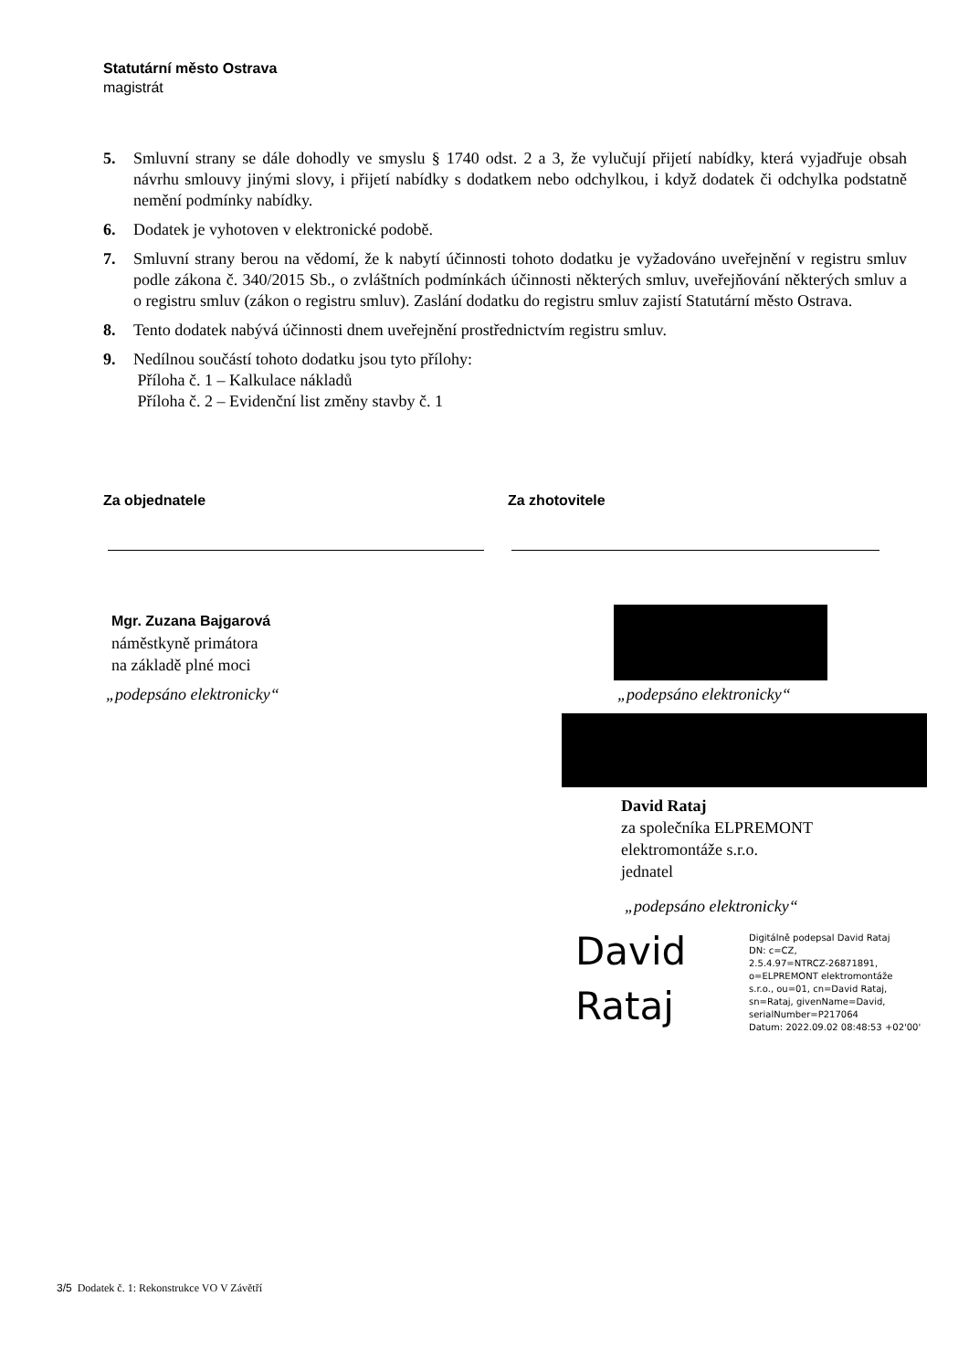Statutární město Ostrava
magistrát
5. Smluvní strany se dále dohodly ve smyslu § 1740 odst. 2 a 3, že vylučují přijetí nabídky, která vyjadřuje obsah návrhu smlouvy jinými slovy, i přijetí nabídky s dodatkem nebo odchylkou, i když dodatek či odchylka podstatně nemění podmínky nabídky.
6. Dodatek je vyhotoven v elektronické podobě.
7. Smluvní strany berou na vědomí, že k nabytí účinnosti tohoto dodatku je vyžadováno uveřejnění v registru smluv podle zákona č. 340/2015 Sb., o zvláštních podmínkách účinnosti některých smluv, uveřejňování některých smluv a o registru smluv (zákon o registru smluv). Zaslání dodatku do registru smluv zajistí Statutární město Ostrava.
8. Tento dodatek nabývá účinnosti dnem uveřejnění prostřednictvím registru smluv.
9. Nedílnou součástí tohoto dodatku jsou tyto přílohy:
Příloha č. 1 – Kalkulace nákladů
Příloha č. 2 – Evidenční list změny stavby č. 1
Za objednatele Za zhotovitele
Mgr. Zuzana Bajgarová
náměstkyně primátora
na základě plné moci
„podepsáno elektronicky“ „podepsáno elektronicky“
David Rataj
za společníka ELPREMONT
elektromontáže s.r.o.
jednatel
„podepsáno elektronicky“
David
Rataj
Digitálně podepsal David Rataj
DN: c=CZ,
2.5.4.97=NTRCZ-26871891,
o=ELPREMONT elektromontáže
s.r.o., ou=01, cn=David Rataj,
sn=Rataj, givenName=David,
serialNumber=P217064
Datum: 2022.09.02 08:48:53 +02'00'
3/5 Dodatek č. 1: Rekonstrukce VO V Závětří